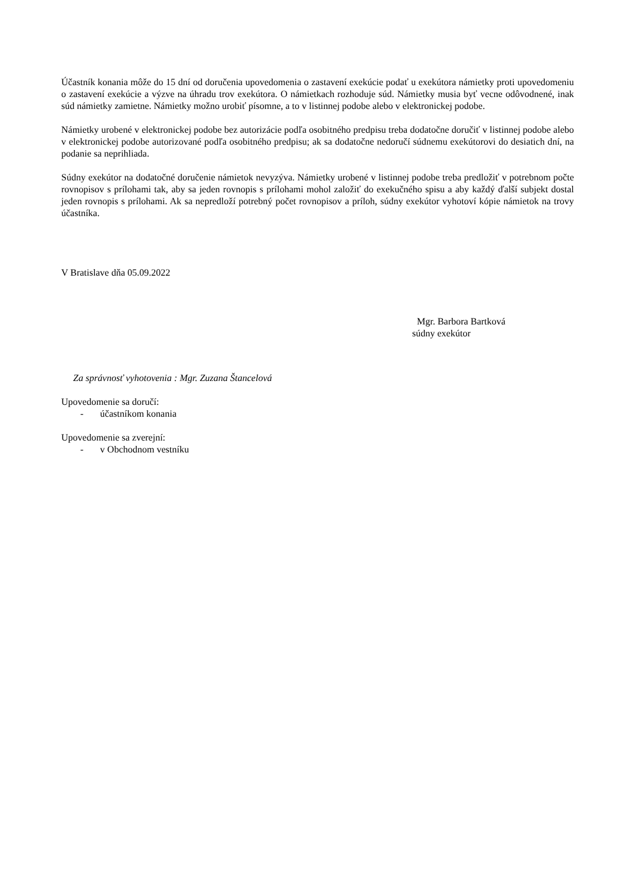Účastník konania môže do 15 dní od doručenia upovedomenia o zastavení exekúcie podať u exekútora námietky proti upovedomeniu o zastavení exekúcie a výzve na úhradu trov exekútora. O námietkach rozhoduje súd. Námietky musia byť vecne odôvodnené, inak súd námietky zamietne. Námietky možno urobiť písomne, a to v listinnej podobe alebo v elektronickej podobe.
Námietky urobené v elektronickej podobe bez autorizácie podľa osobitného predpisu treba dodatočne doručiť v listinnej podobe alebo v elektronickej podobe autorizované podľa osobitného predpisu; ak sa dodatočne nedoručí súdnemu exekútorovi do desiatich dní, na podanie sa neprihliada.
Súdny exekútor na dodatočné doručenie námietok nevyzýva. Námietky urobené v listinnej podobe treba predložiť v potrebnom počte rovnopisov s prílohami tak, aby sa jeden rovnopis s prílohami mohol založiť do exekučného spisu a aby každý ďalší subjekt dostal jeden rovnopis s prílohami. Ak sa nepredloží potrebný počet rovnopisov a príloh, súdny exekútor vyhotoví kópie námietok na trovy účastníka.
V Bratislave dňa 05.09.2022
Mgr. Barbora Bartková
súdny exekútor
Za správnosť vyhotovenia : Mgr. Zuzana Štancelová
Upovedomenie sa doručí:
- účastníkom konania
Upovedomenie sa zverejní:
- v Obchodnom vestníku